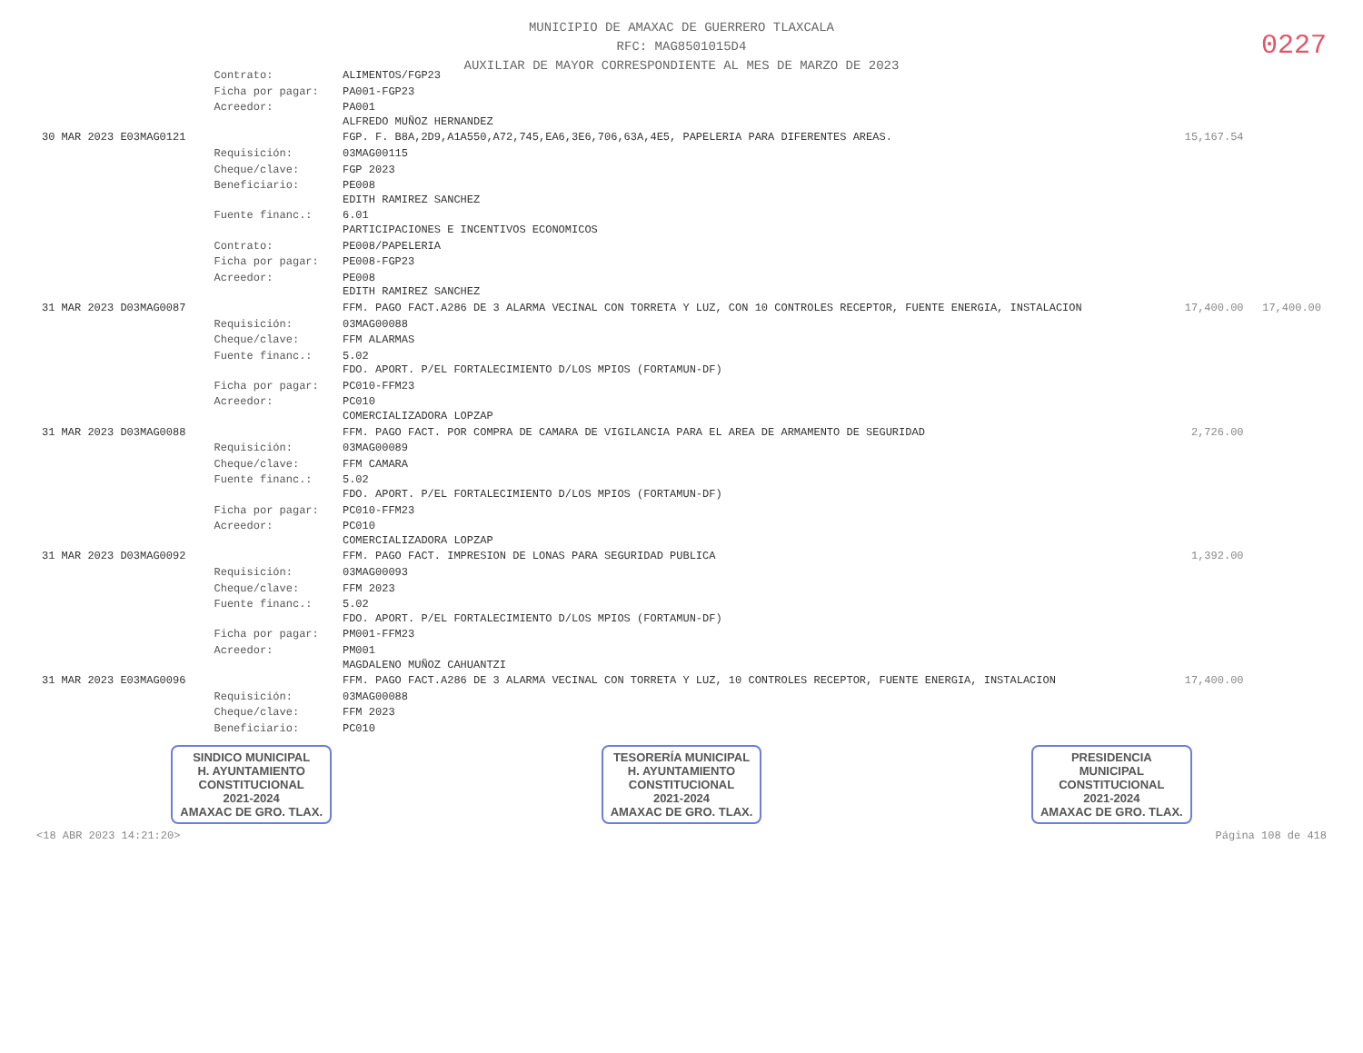MUNICIPIO DE AMAXAC DE GUERRERO TLAXCALA
RFC: MAG8501015D4
AUXILIAR DE MAYOR CORRESPONDIENTE AL MES DE MARZO DE 2023
0227
| | Contrato: | ALIMENTOS/FGP23 | | |
| | Ficha por pagar: | PA001-FGP23 | | |
| | Acreedor: | PA001 ALFREDO MUÑOZ HERNANDEZ | | |
| 30 MAR 2023 E03MAG0121 | | FGP. F. B8A,2D9,A1A550,A72,745,EA6,3E6,706,63A,4E5, PAPELERIA PARA DIFERENTES AREAS. | 15,167.54 | |
| | Requisición: | 03MAG00115 | | |
| | Cheque/clave: | FGP 2023 | | |
| | Beneficiario: | PE008 EDITH RAMIREZ SANCHEZ | | |
| | Fuente financ.: | 6.01 PARTICIPACIONES E INCENTIVOS ECONOMICOS | | |
| | Contrato: | PE008/PAPELERIA | | |
| | Ficha por pagar: | PE008-FGP23 | | |
| | Acreedor: | PE008 EDITH RAMIREZ SANCHEZ | | |
| 31 MAR 2023 D03MAG0087 | | FFM. PAGO FACT.A286 DE 3 ALARMA VECINAL CON TORRETA Y LUZ, CON 10 CONTROLES RECEPTOR, FUENTE ENERGIA, INSTALACION | 17,400.00 | 17,400.00 |
| | Requisición: | 03MAG00088 | | |
| | Cheque/clave: | FFM ALARMAS | | |
| | Fuente financ.: | 5.02 FDO. APORT. P/EL FORTALECIMIENTO D/LOS MPIOS (FORTAMUN-DF) | | |
| | Ficha por pagar: | PC010-FFM23 | | |
| | Acreedor: | PC010 COMERCIALIZADORA LOPZAP | | |
| 31 MAR 2023 D03MAG0088 | | FFM. PAGO FACT. POR COMPRA DE CAMARA DE VIGILANCIA PARA EL AREA DE ARMAMENTO DE SEGURIDAD | 2,726.00 | |
| | Requisición: | 03MAG00089 | | |
| | Cheque/clave: | FFM CAMARA | | |
| | Fuente financ.: | 5.02 FDO. APORT. P/EL FORTALECIMIENTO D/LOS MPIOS (FORTAMUN-DF) | | |
| | Ficha por pagar: | PC010-FFM23 | | |
| | Acreedor: | PC010 COMERCIALIZADORA LOPZAP | | |
| 31 MAR 2023 D03MAG0092 | | FFM. PAGO FACT. IMPRESION DE LONAS PARA SEGURIDAD PUBLICA | 1,392.00 | |
| | Requisición: | 03MAG00093 | | |
| | Cheque/clave: | FFM 2023 | | |
| | Fuente financ.: | 5.02 FDO. APORT. P/EL FORTALECIMIENTO D/LOS MPIOS (FORTAMUN-DF) | | |
| | Ficha por pagar: | PM001-FFM23 | | |
| | Acreedor: | PM001 MAGDALENO MUÑOZ CAHUANTZI | | |
| 31 MAR 2023 E03MAG0096 | | FFM. PAGO FACT.A286 DE 3 ALARMA VECINAL CON TORRETA Y LUZ, 10 CONTROLES RECEPTOR, FUENTE ENERGIA, INSTALACION | 17,400.00 | |
| | Requisición: | 03MAG00088 | | |
| | Cheque/clave: | FFM 2023 | | |
| | Beneficiario: | PC010 | | |
SINDICO MUNICIPAL
H. AYUNTAMIENTO
CONSTITUCIONAL
2021-2024
AMAXAC DE GRO. TLAX.
TESORERÍA MUNICIPAL
H. AYUNTAMIENTO
CONSTITUCIONAL
2021-2024
AMAXAC DE GRO. TLAX.
PRESIDENCIA
MUNICIPAL
CONSTITUCIONAL
2021-2024
AMAXAC DE GRO. TLAX.
<18 ABR 2023 14:21:20> Página 108 de 418